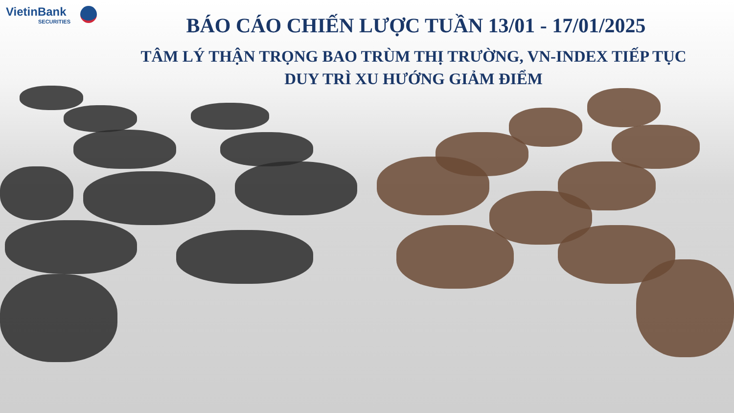VietinBank
SECURITIES
BÁO CÁO CHIẾN LƯỢC TUẦN 13/01 - 17/01/2025
TÂM LÝ THẬN TRỌNG BAO TRÙM THỊ TRƯỜNG, VN-INDEX TIẾP TỤC
DUY TRÌ XU HƯỚNG GIẢM ĐIỂM